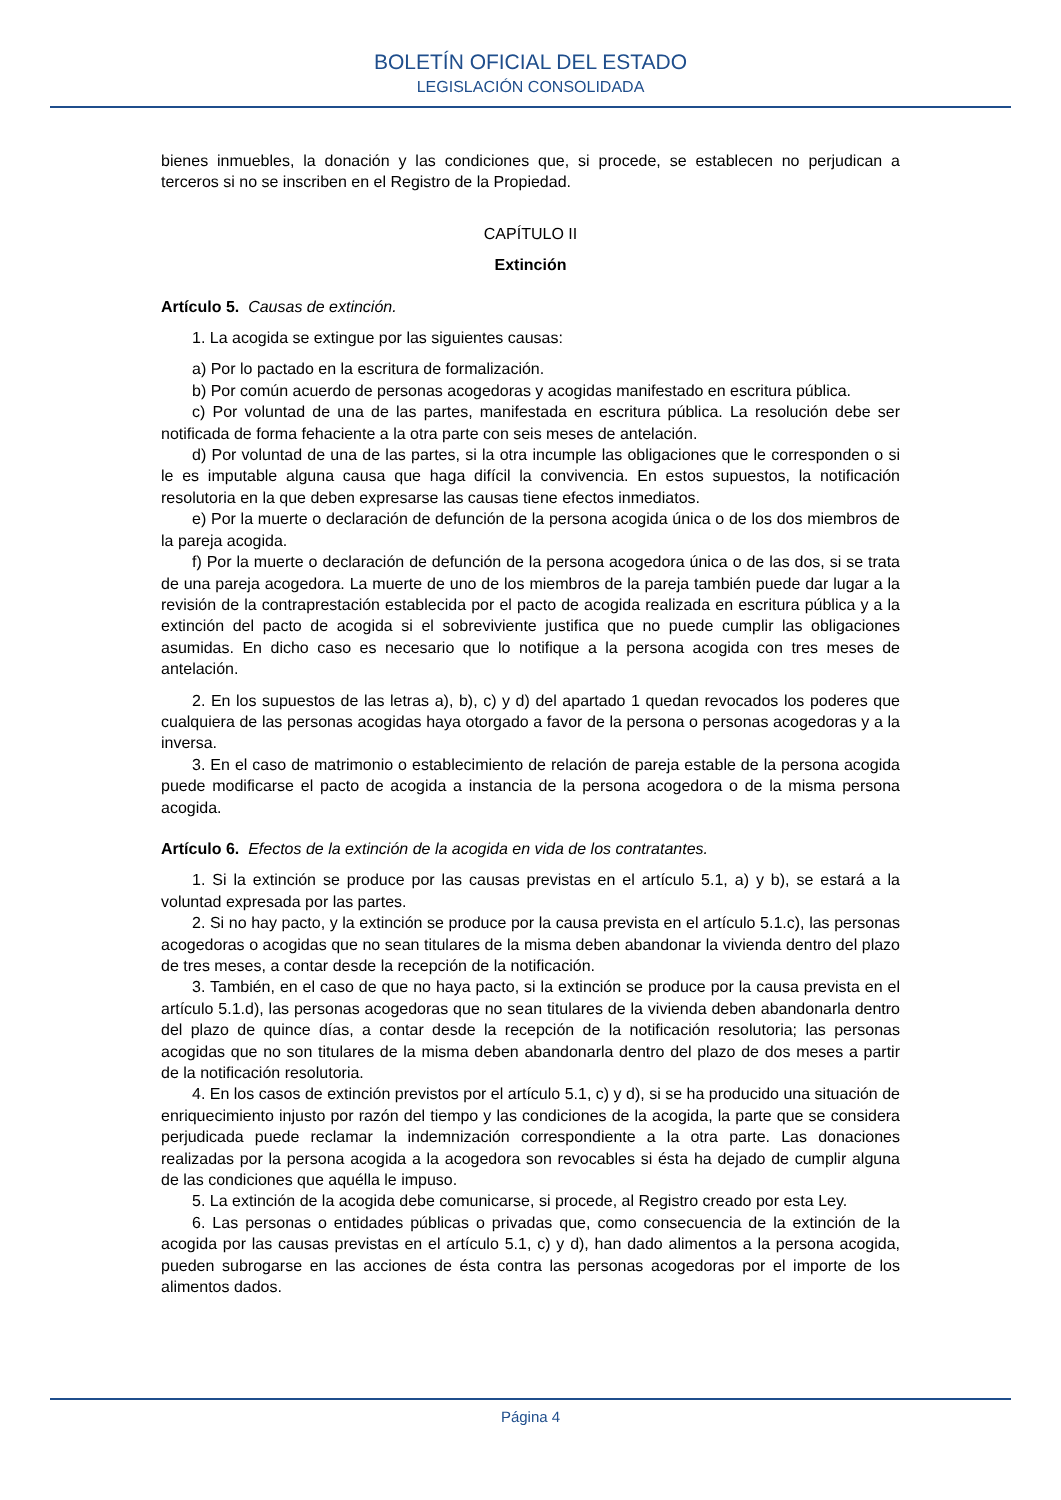BOLETÍN OFICIAL DEL ESTADO
LEGISLACIÓN CONSOLIDADA
bienes inmuebles, la donación y las condiciones que, si procede, se establecen no perjudican a terceros si no se inscriben en el Registro de la Propiedad.
CAPÍTULO II
Extinción
Artículo 5. Causas de extinción.
1. La acogida se extingue por las siguientes causas:
a) Por lo pactado en la escritura de formalización.
b) Por común acuerdo de personas acogedoras y acogidas manifestado en escritura pública.
c) Por voluntad de una de las partes, manifestada en escritura pública. La resolución debe ser notificada de forma fehaciente a la otra parte con seis meses de antelación.
d) Por voluntad de una de las partes, si la otra incumple las obligaciones que le corresponden o si le es imputable alguna causa que haga difícil la convivencia. En estos supuestos, la notificación resolutoria en la que deben expresarse las causas tiene efectos inmediatos.
e) Por la muerte o declaración de defunción de la persona acogida única o de los dos miembros de la pareja acogida.
f) Por la muerte o declaración de defunción de la persona acogedora única o de las dos, si se trata de una pareja acogedora. La muerte de uno de los miembros de la pareja también puede dar lugar a la revisión de la contraprestación establecida por el pacto de acogida realizada en escritura pública y a la extinción del pacto de acogida si el sobreviviente justifica que no puede cumplir las obligaciones asumidas. En dicho caso es necesario que lo notifique a la persona acogida con tres meses de antelación.
2. En los supuestos de las letras a), b), c) y d) del apartado 1 quedan revocados los poderes que cualquiera de las personas acogidas haya otorgado a favor de la persona o personas acogedoras y a la inversa.
3. En el caso de matrimonio o establecimiento de relación de pareja estable de la persona acogida puede modificarse el pacto de acogida a instancia de la persona acogedora o de la misma persona acogida.
Artículo 6. Efectos de la extinción de la acogida en vida de los contratantes.
1. Si la extinción se produce por las causas previstas en el artículo 5.1, a) y b), se estará a la voluntad expresada por las partes.
2. Si no hay pacto, y la extinción se produce por la causa prevista en el artículo 5.1.c), las personas acogedoras o acogidas que no sean titulares de la misma deben abandonar la vivienda dentro del plazo de tres meses, a contar desde la recepción de la notificación.
3. También, en el caso de que no haya pacto, si la extinción se produce por la causa prevista en el artículo 5.1.d), las personas acogedoras que no sean titulares de la vivienda deben abandonarla dentro del plazo de quince días, a contar desde la recepción de la notificación resolutoria; las personas acogidas que no son titulares de la misma deben abandonarla dentro del plazo de dos meses a partir de la notificación resolutoria.
4. En los casos de extinción previstos por el artículo 5.1, c) y d), si se ha producido una situación de enriquecimiento injusto por razón del tiempo y las condiciones de la acogida, la parte que se considera perjudicada puede reclamar la indemnización correspondiente a la otra parte. Las donaciones realizadas por la persona acogida a la acogedora son revocables si ésta ha dejado de cumplir alguna de las condiciones que aquélla le impuso.
5. La extinción de la acogida debe comunicarse, si procede, al Registro creado por esta Ley.
6. Las personas o entidades públicas o privadas que, como consecuencia de la extinción de la acogida por las causas previstas en el artículo 5.1, c) y d), han dado alimentos a la persona acogida, pueden subrogarse en las acciones de ésta contra las personas acogedoras por el importe de los alimentos dados.
Página 4